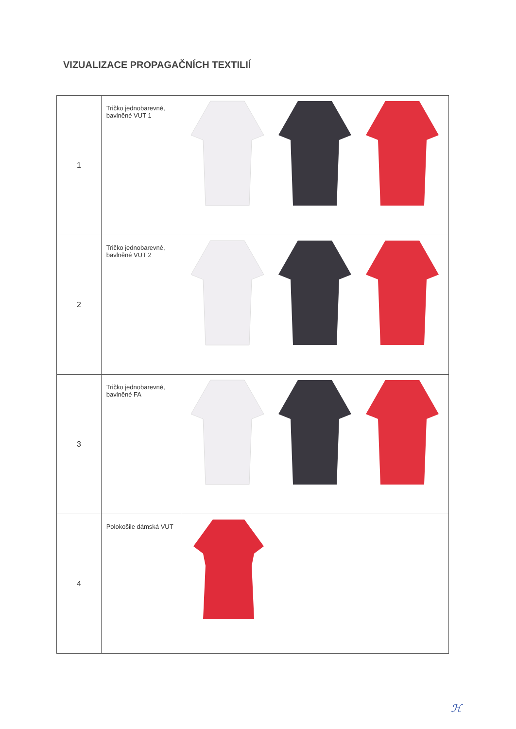VIZUALIZACE PROPAGAČNÍCH TEXTILIÍ
| 1 | Tričko jednobarevné, bavlněné VUT 1 | |
| 2 | Tričko jednobarevné, bavlněné VUT 2 | |
| 3 | Tričko jednobarevné, bavlněné FA | |
| 4 | Polokošile dámská VUT | |
ℋ